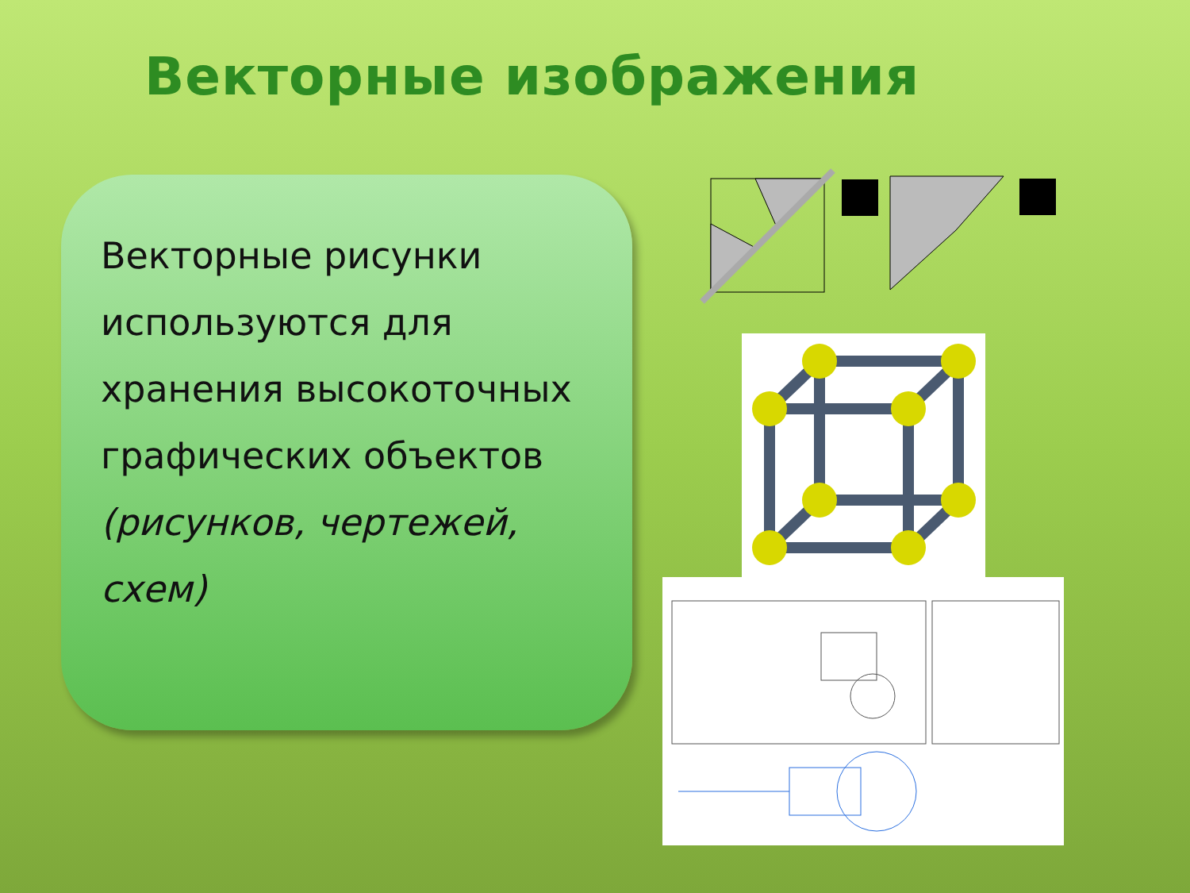Векторные изображения
Векторные рисунки используются для хранения высокоточных графических объектов (рисунков, чертежей, схем)